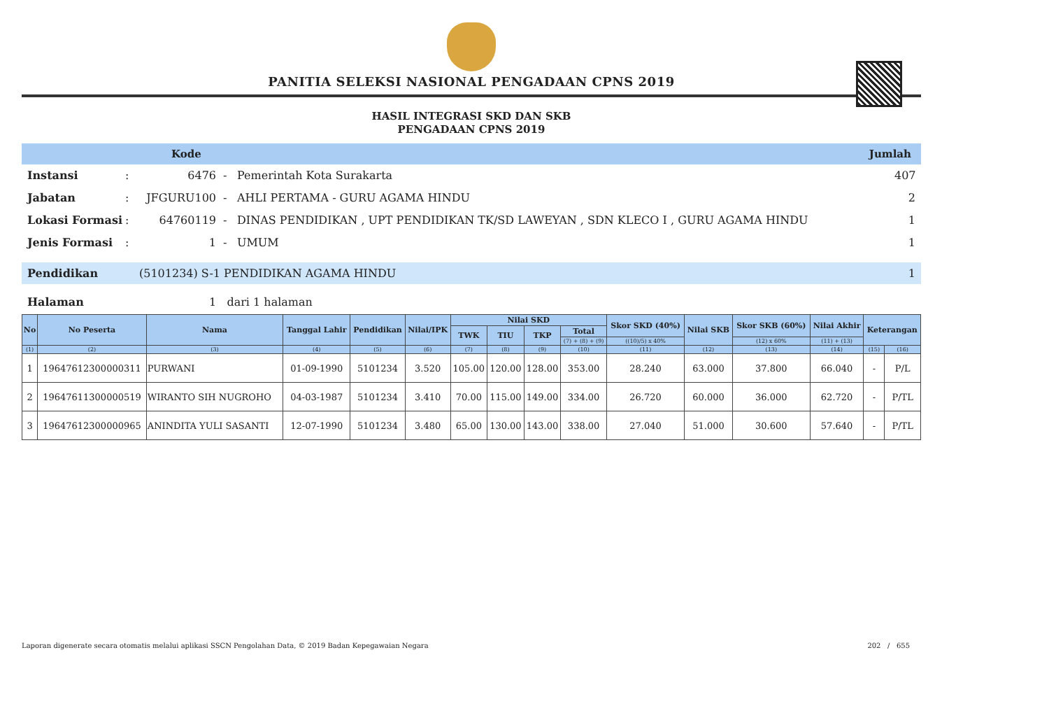PANITIA SELEKSI NASIONAL PENGADAAN CPNS 2019
HASIL INTEGRASI SKD DAN SKB
PENGADAAN CPNS 2019
Kode Jumlah
Instansi: 6476 - Pemerintah Kota Surakarta 407
Jabatan: JFGURU100 - AHLI PERTAMA - GURU AGAMA HINDU 2
Lokasi Formasi: 64760119 - DINAS PENDIDIKAN , UPT PENDIDIKAN TK/SD LAWEYAN , SDN KLECO I , GURU AGAMA HINDU 1
Jenis Formasi: 1 - UMUM 1
Pendidikan (5101234) S-1 PENDIDIKAN AGAMA HINDU 1
Halaman 1 dari 1 halaman
| No | No Peserta | Nama | Tanggal Lahir | Pendidikan | Nilai/IPK | Nilai SKD | | | | Skor SKD (40%) | Nilai SKB | Skor SKB (60%) | Nilai Akhir | Keterangan | |
| --- | --- | --- | --- | --- | --- | --- | --- | --- | --- | --- | --- | --- | --- | --- | --- |
| | | | | | | TWK | TIU | TKP | Total | | | | | | |
| | | | | | | | | | (7) + (8) + (9) | ((10)/5) x 40% | | (12) x 60% | (11) + (13) | | |
| (1) | (2) | (3) | (4) | (5) | (6) | (7) | (8) | (9) | (10) | (11) | (12) | (13) | (14) | (15) | (16) |
| 1 | 19647612300000311 | PURWANI | 01-09-1990 | 5101234 | 3.520 | 105.00 | 120.00 | 128.00 | 353.00 | 28.240 | 63.000 | 37.800 | 66.040 | - | P/L |
| 2 | 19647611300000519 | WIRANTO SIH NUGROHO | 04-03-1987 | 5101234 | 3.410 | 70.00 | 115.00 | 149.00 | 334.00 | 26.720 | 60.000 | 36.000 | 62.720 | - | P/TL |
| 3 | 19647612300000965 | ANINDITA YULI SASANTI | 12-07-1990 | 5101234 | 3.480 | 65.00 | 130.00 | 143.00 | 338.00 | 27.040 | 51.000 | 30.600 | 57.640 | - | P/TL |
Laporan digenerate secara otomatis melalui aplikasi SSCN Pengolahan Data, © 2019 Badan Kepegawaian Negara 202 / 655